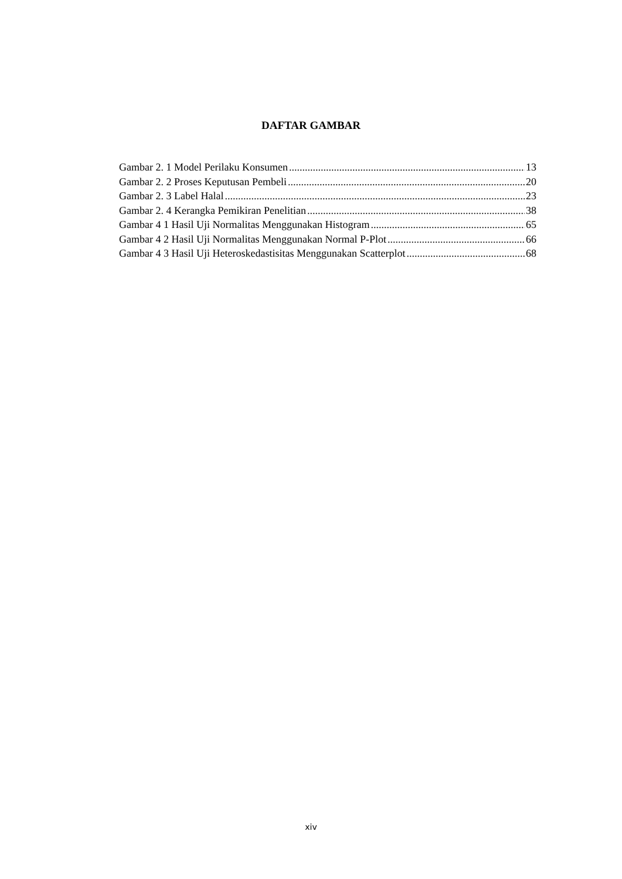DAFTAR GAMBAR
Gambar 2. 1 Model Perilaku Konsumen 13
Gambar 2. 2 Proses Keputusan Pembeli 20
Gambar 2. 3 Label Halal 23
Gambar 2. 4 Kerangka Pemikiran Penelitian 38
Gambar 4 1 Hasil Uji Normalitas Menggunakan Histogram 65
Gambar 4 2 Hasil Uji Normalitas Menggunakan Normal P-Plot 66
Gambar 4 3 Hasil Uji Heteroskedastisitas Menggunakan Scatterplot 68
xiv